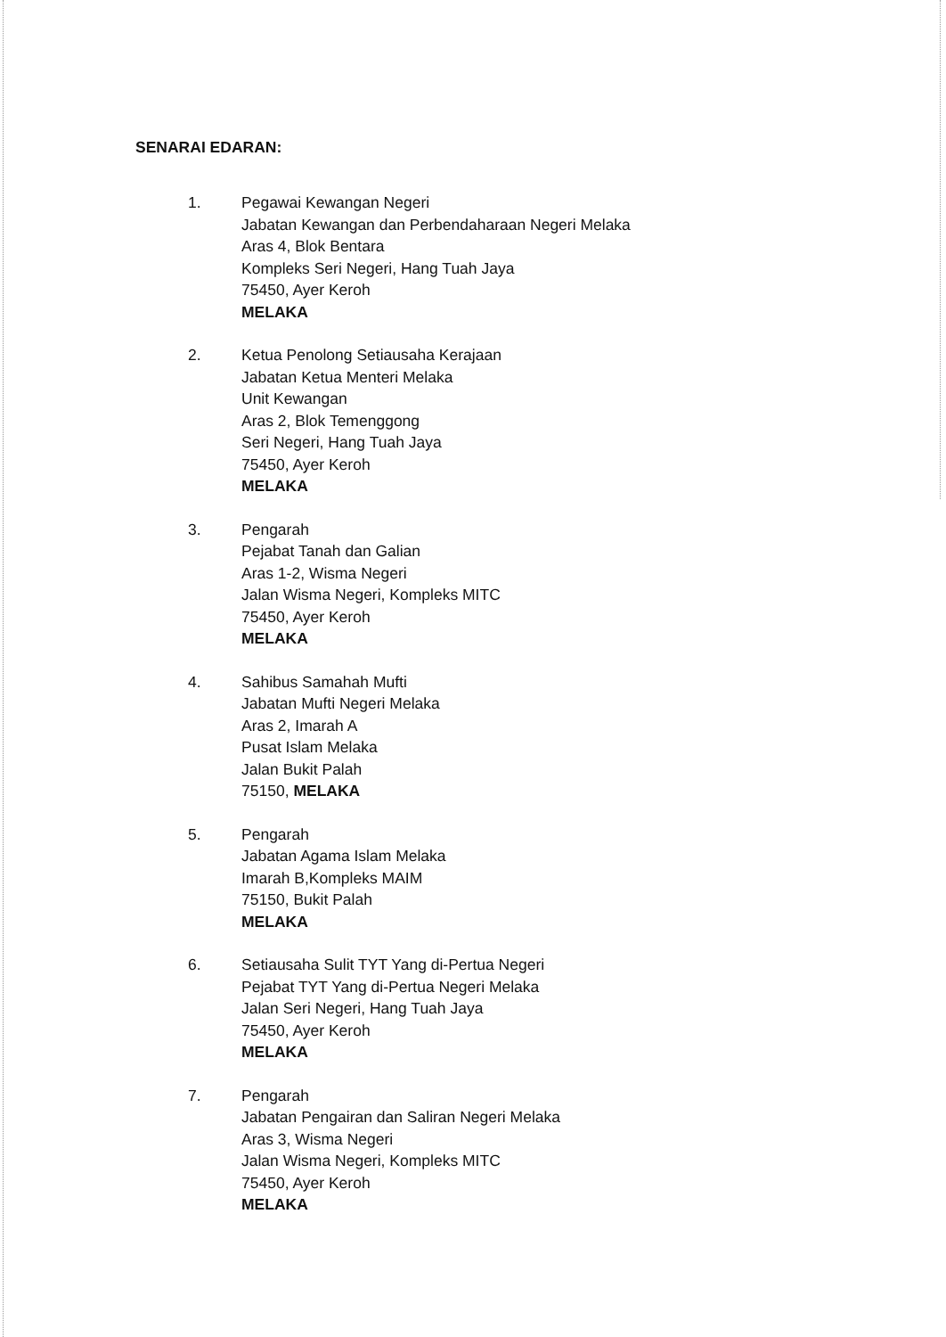SENARAI EDARAN:
1. Pegawai Kewangan Negeri
Jabatan Kewangan dan Perbendaharaan Negeri Melaka
Aras 4, Blok Bentara
Kompleks Seri Negeri, Hang Tuah Jaya
75450, Ayer Keroh
MELAKA
2. Ketua Penolong Setiausaha Kerajaan
Jabatan Ketua Menteri Melaka
Unit Kewangan
Aras 2, Blok Temenggong
Seri Negeri, Hang Tuah Jaya
75450, Ayer Keroh
MELAKA
3. Pengarah
Pejabat Tanah dan Galian
Aras 1-2, Wisma Negeri
Jalan Wisma Negeri, Kompleks MITC
75450, Ayer Keroh
MELAKA
4. Sahibus Samahah Mufti
Jabatan Mufti Negeri Melaka
Aras 2, Imarah A
Pusat Islam Melaka
Jalan Bukit Palah
75150, MELAKA
5. Pengarah
Jabatan Agama Islam Melaka
Imarah B,Kompleks MAIM
75150, Bukit Palah
MELAKA
6. Setiausaha Sulit TYT Yang di-Pertua Negeri
Pejabat TYT Yang di-Pertua Negeri Melaka
Jalan Seri Negeri, Hang Tuah Jaya
75450, Ayer Keroh
MELAKA
7. Pengarah
Jabatan Pengairan dan Saliran Negeri Melaka
Aras 3, Wisma Negeri
Jalan Wisma Negeri, Kompleks MITC
75450, Ayer Keroh
MELAKA